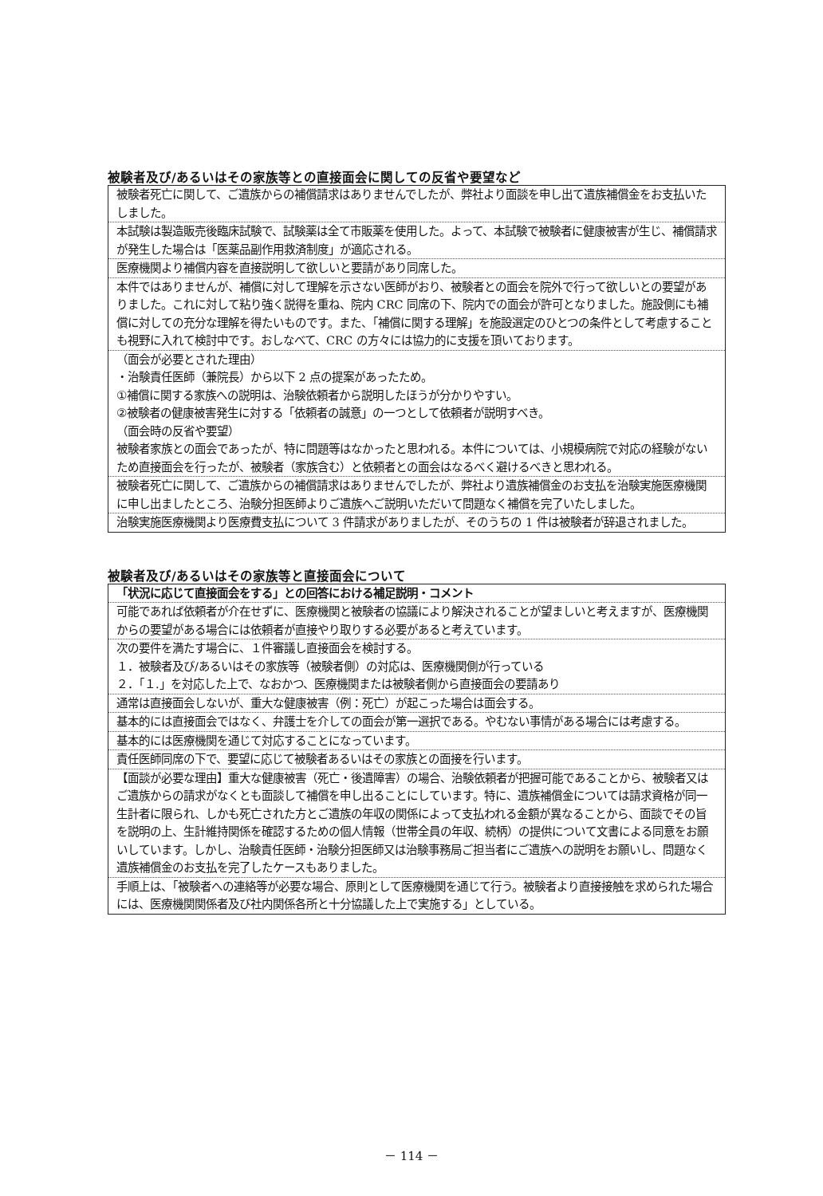被験者及び/あるいはその家族等との直接面会に関しての反省や要望など
| 被験者死亡に関して、ご遺族からの補償請求はありませんでしたが、弊社より面談を申し出て遺族補償金をお支払いたしました。 |
| 本試験は製造販売後臨床試験で、試験薬は全て市販薬を使用した。よって、本試験で被験者に健康被害が生じ、補償請求が発生した場合は「医薬品副作用救済制度」が適応される。 |
| 医療機関より補償内容を直接説明して欲しいと要請があり同席した。 |
| 本件ではありませんが、補償に対して理解を示さない医師がおり、被験者との面会を院外で行って欲しいとの要望がありました。これに対して粘り強く説得を重ね、院内 CRC 同席の下、院内での面会が許可となりました。施設側にも補償に対しての充分な理解を得たいものです。また、「補償に関する理解」を施設選定のひとつの条件として考慮することも視野に入れて検討中です。おしなべて、CRC の方々には協力的に支援を頂いております。 |
| （面会が必要とされた理由） ・治験責任医師（兼院長）から以下 2 点の提案があったため。 ①補償に関する家族への説明は、治験依頼者から説明したほうが分かりやすい。 ②被験者の健康被害発生に対する「依頼者の誠意」の一つとして依頼者が説明すべき。 （面会時の反省や要望） 被験者家族との面会であったが、特に問題等はなかったと思われる。本件については、小規模病院で対応の経験がないため直接面会を行ったが、被験者（家族含む）と依頼者との面会はなるべく避けるべきと思われる。 |
| 被験者死亡に関して、ご遺族からの補償請求はありませんでしたが、弊社より遺族補償金のお支払を治験実施医療機関に申し出ましたところ、治験分担医師よりご遺族へご説明いただいて問題なく補償を完了いたしました。 |
| 治験実施医療機関より医療費支払について 3 件請求がありましたが、そのうちの 1 件は被験者が辞退されました。 |
被験者及び/あるいはその家族等と直接面会について
| 「状況に応じて直接面会をする」との回答における補足説明・コメント |
| 可能であれば依頼者が介在せずに、医療機関と被験者の協議により解決されることが望ましいと考えますが、医療機関からの要望がある場合には依頼者が直接やり取りする必要があると考えています。 |
| 次の要件を満たす場合に、１件審議し直接面会を検討する。 １．被験者及び/あるいはその家族等（被験者側）の対応は、医療機関側が行っている ２．「１.」を対応した上で、なおかつ、医療機関または被験者側から直接面会の要請あり |
| 通常は直接面会しないが、重大な健康被害（例：死亡）が起こった場合は面会する。 |
| 基本的には直接面会ではなく、弁護士を介しての面会が第一選択である。やむない事情がある場合には考慮する。 |
| 基本的には医療機関を通じて対応することになっています。 |
| 責任医師同席の下で、要望に応じて被験者あるいはその家族との面接を行います。 |
| 【面談が必要な理由】重大な健康被害（死亡・後遺障害）の場合、治験依頼者が把握可能であることから、被験者又はご遺族からの請求がなくとも面談して補償を申し出ることにしています。特に、遺族補償金については請求資格が同一生計者に限られ、しかも死亡された方とご遺族の年収の関係によって支払われる金額が異なることから、面談でその旨を説明の上、生計維持関係を確認するための個人情報（世帯全員の年収、続柄）の提供について文書による同意をお願いしています。しかし、治験責任医師・治験分担医師又は治験事務局ご担当者にご遺族への説明をお願いし、問題なく遺族補償金のお支払を完了したケースもありました。 |
| 手順上は、「被験者への連絡等が必要な場合、原則として医療機関を通じて行う。被験者より直接接触を求められた場合には、医療機関関係者及び社内関係各所と十分協議した上で実施する」としている。 |
－ 114 －